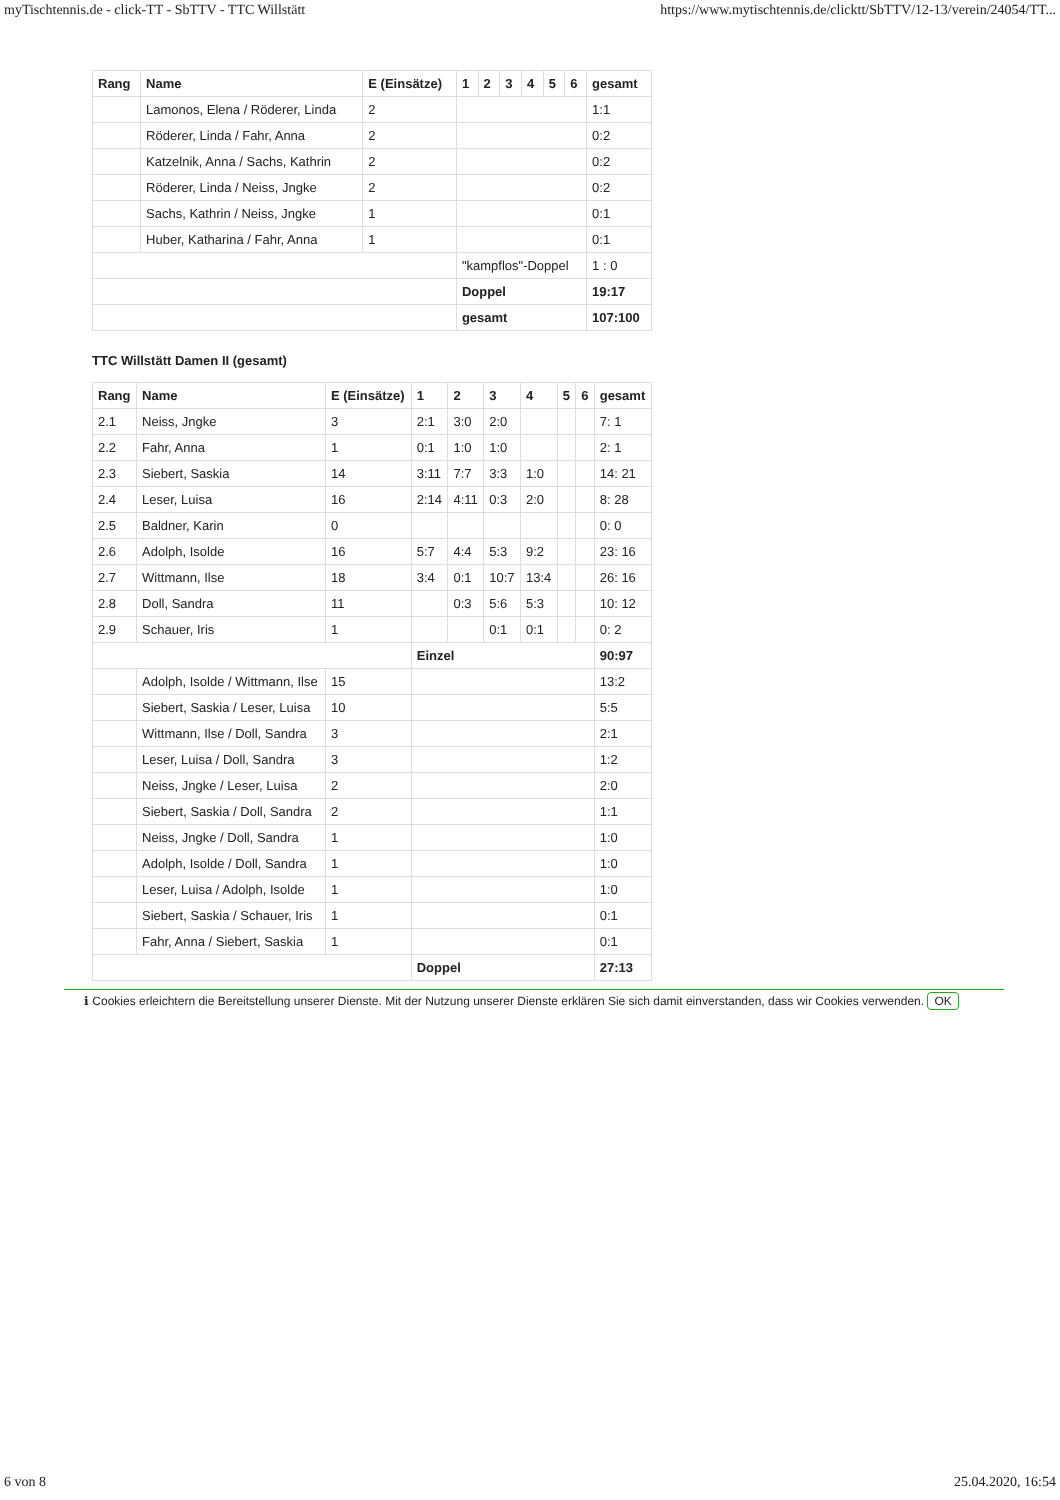myTischtennis.de - click-TT - SbTTV - TTC Willstätt https://www.mytischtennis.de/clicktt/SbTTV/12-13/verein/24054/TT...
| Rang | Name | E (Einsätze) | 1 | 2 | 3 | 4 | 5 | 6 | gesamt |
| --- | --- | --- | --- | --- | --- | --- | --- | --- | --- |
| | Lamonos, Elena / Röderer, Linda | 2 | | | | | | | 1:1 |
| | Röderer, Linda / Fahr, Anna | 2 | | | | | | | 0:2 |
| | Katzelnik, Anna / Sachs, Kathrin | 2 | | | | | | | 0:2 |
| | Röderer, Linda / Neiss, Jngke | 2 | | | | | | | 0:2 |
| | Sachs, Kathrin / Neiss, Jngke | 1 | | | | | | | 0:1 |
| | Huber, Katharina / Fahr, Anna | 1 | | | | | | | 0:1 |
| | | | "kampflos"-Doppel | | | | | | 1 : 0 |
| | | | Doppel | | | | | | 19:17 |
| | | | gesamt | | | | | | 107:100 |
TTC Willstätt Damen II (gesamt)
| Rang | Name | E (Einsätze) | 1 | 2 | 3 | 4 | 5 | 6 | gesamt |
| --- | --- | --- | --- | --- | --- | --- | --- | --- | --- |
| 2.1 | Neiss, Jngke | 3 | 2:1 | 3:0 | 2:0 | | | | 7: 1 |
| 2.2 | Fahr, Anna | 1 | 0:1 | 1:0 | 1:0 | | | | 2: 1 |
| 2.3 | Siebert, Saskia | 14 | 3:11 | 7:7 | 3:3 | 1:0 | | | 14: 21 |
| 2.4 | Leser, Luisa | 16 | 2:14 | 4:11 | 0:3 | 2:0 | | | 8: 28 |
| 2.5 | Baldner, Karin | 0 | | | | | | | 0: 0 |
| 2.6 | Adolph, Isolde | 16 | 5:7 | 4:4 | 5:3 | 9:2 | | | 23: 16 |
| 2.7 | Wittmann, Ilse | 18 | 3:4 | 0:1 | 10:7 | 13:4 | | | 26: 16 |
| 2.8 | Doll, Sandra | 11 | | 0:3 | 5:6 | 5:3 | | | 10: 12 |
| 2.9 | Schauer, Iris | 1 | | | 0:1 | 0:1 | | | 0: 2 |
| | | | Einzel | | | | | | 90:97 |
| | Adolph, Isolde / Wittmann, Ilse | 15 | | | | | | | 13:2 |
| | Siebert, Saskia / Leser, Luisa | 10 | | | | | | | 5:5 |
| | Wittmann, Ilse / Doll, Sandra | 3 | | | | | | | 2:1 |
| | Leser, Luisa / Doll, Sandra | 3 | | | | | | | 1:2 |
| | Neiss, Jngke / Leser, Luisa | 2 | | | | | | | 2:0 |
| | Siebert, Saskia / Doll, Sandra | 2 | | | | | | | 1:1 |
| | Neiss, Jngke / Doll, Sandra | 1 | | | | | | | 1:0 |
| | Adolph, Isolde / Doll, Sandra | 1 | | | | | | | 1:0 |
| | Leser, Luisa / Adolph, Isolde | 1 | | | | | | | 1:0 |
| | Siebert, Saskia / Schauer, Iris | 1 | | | | | | | 0:1 |
| | Fahr, Anna / Siebert, Saskia | 1 | | | | | | | 0:1 |
| | | | Doppel | | | | | | 27:13 |
ℹ Cookies erleichtern die Bereitstellung unserer Dienste. Mit der Nutzung unserer Dienste erklären Sie sich damit einverstanden, dass wir Cookies verwenden. OK
6 von 8 25.04.2020, 16:54